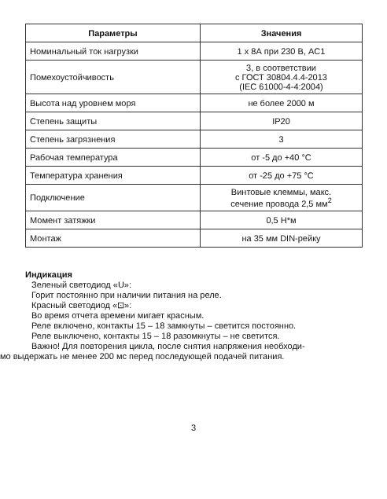| Параметры | Значения |
| --- | --- |
| Номинальный ток нагрузки | 1 х 8А при 230 В, AC1 |
| Помехоустойчивость | 3, в соответствии с ГОСТ 30804.4.4-2013 (IEC 61000-4-4:2004) |
| Высота над уровнем моря | не более 2000 м |
| Степень защиты | IP20 |
| Степень загрязнения | 3 |
| Рабочая температура | от -5 до +40 °С |
| Температура хранения | от -25 до +75 °С |
| Подключение | Винтовые клеммы, макс. сечение провода 2,5 мм<sup>2</sup> |
| Момент затяжки | 0,5 Н*м |
| Монтаж | на 35 мм DIN-рейку |
Индикация
Зеленый светодиод «U»:
Горит постоянно при наличии питания на реле.
Красный светодиод «⊡»:
Во время отчета времени мигает красным.
Реле включено, контакты 15 – 18 замкнуты – светится постоянно.
Реле выключено, контакты 15 – 18 разомкнуты – не светится.
Важно! Для повторения цикла, после снятия напряжения необходи-
мо выдержать не менее 200 мс перед последующей подачей питания.
3